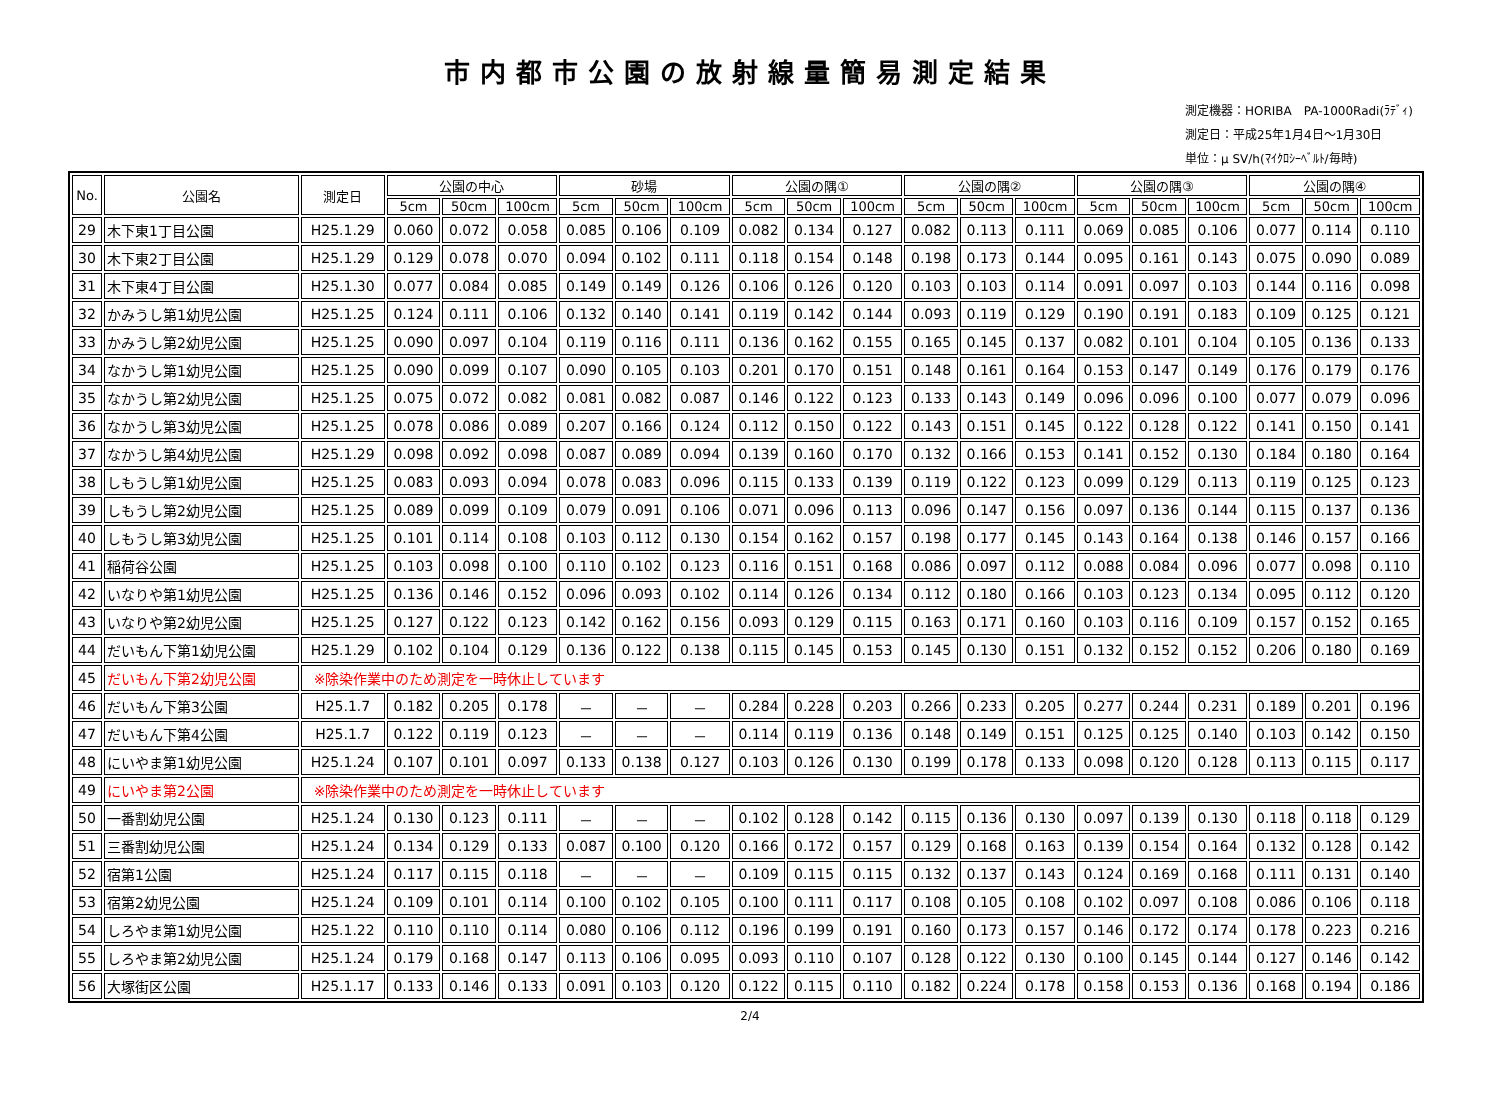市内都市公園の放射線量簡易測定結果
測定機器：HORIBA　PA-1000Radi(ﾗﾃﾞｨ)
測定日：平成25年1月4日～1月30日
単位：μ SV/h(ﾏｲｸﾛｼｰﾍﾞﾙﾄ/毎時)
| No. | 公園名 | 測定日 | 公園の中心 | | | 砂場 | | | 公園の隅① | | | 公園の隅② | | | 公園の隅③ | | | 公園の隅④ | | |
| --- | --- | --- | --- | --- | --- | --- | --- | --- | --- | --- | --- | --- | --- | --- | --- | --- | --- | --- | --- | --- |
| | | | 5cm | 50cm | 100cm | 5cm | 50cm | 100cm | 5cm | 50cm | 100cm | 5cm | 50cm | 100cm | 5cm | 50cm | 100cm | 5cm | 50cm | 100cm |
| 29 | 木下東1丁目公園 | H25.1.29 | 0.060 | 0.072 | 0.058 | 0.085 | 0.106 | 0.109 | 0.082 | 0.134 | 0.127 | 0.082 | 0.113 | 0.111 | 0.069 | 0.085 | 0.106 | 0.077 | 0.114 | 0.110 |
| 30 | 木下東2丁目公園 | H25.1.29 | 0.129 | 0.078 | 0.070 | 0.094 | 0.102 | 0.111 | 0.118 | 0.154 | 0.148 | 0.198 | 0.173 | 0.144 | 0.095 | 0.161 | 0.143 | 0.075 | 0.090 | 0.089 |
| 31 | 木下東4丁目公園 | H25.1.30 | 0.077 | 0.084 | 0.085 | 0.149 | 0.149 | 0.126 | 0.106 | 0.126 | 0.120 | 0.103 | 0.103 | 0.114 | 0.091 | 0.097 | 0.103 | 0.144 | 0.116 | 0.098 |
| 32 | かみうし第1幼児公園 | H25.1.25 | 0.124 | 0.111 | 0.106 | 0.132 | 0.140 | 0.141 | 0.119 | 0.142 | 0.144 | 0.093 | 0.119 | 0.129 | 0.190 | 0.191 | 0.183 | 0.109 | 0.125 | 0.121 |
| 33 | かみうし第2幼児公園 | H25.1.25 | 0.090 | 0.097 | 0.104 | 0.119 | 0.116 | 0.111 | 0.136 | 0.162 | 0.155 | 0.165 | 0.145 | 0.137 | 0.082 | 0.101 | 0.104 | 0.105 | 0.136 | 0.133 |
| 34 | なかうし第1幼児公園 | H25.1.25 | 0.090 | 0.099 | 0.107 | 0.090 | 0.105 | 0.103 | 0.201 | 0.170 | 0.151 | 0.148 | 0.161 | 0.164 | 0.153 | 0.147 | 0.149 | 0.176 | 0.179 | 0.176 |
| 35 | なかうし第2幼児公園 | H25.1.25 | 0.075 | 0.072 | 0.082 | 0.081 | 0.082 | 0.087 | 0.146 | 0.122 | 0.123 | 0.133 | 0.143 | 0.149 | 0.096 | 0.096 | 0.100 | 0.077 | 0.079 | 0.096 |
| 36 | なかうし第3幼児公園 | H25.1.25 | 0.078 | 0.086 | 0.089 | 0.207 | 0.166 | 0.124 | 0.112 | 0.150 | 0.122 | 0.143 | 0.151 | 0.145 | 0.122 | 0.128 | 0.122 | 0.141 | 0.150 | 0.141 |
| 37 | なかうし第4幼児公園 | H25.1.29 | 0.098 | 0.092 | 0.098 | 0.087 | 0.089 | 0.094 | 0.139 | 0.160 | 0.170 | 0.132 | 0.166 | 0.153 | 0.141 | 0.152 | 0.130 | 0.184 | 0.180 | 0.164 |
| 38 | しもうし第1幼児公園 | H25.1.25 | 0.083 | 0.093 | 0.094 | 0.078 | 0.083 | 0.096 | 0.115 | 0.133 | 0.139 | 0.119 | 0.122 | 0.123 | 0.099 | 0.129 | 0.113 | 0.119 | 0.125 | 0.123 |
| 39 | しもうし第2幼児公園 | H25.1.25 | 0.089 | 0.099 | 0.109 | 0.079 | 0.091 | 0.106 | 0.071 | 0.096 | 0.113 | 0.096 | 0.147 | 0.156 | 0.097 | 0.136 | 0.144 | 0.115 | 0.137 | 0.136 |
| 40 | しもうし第3幼児公園 | H25.1.25 | 0.101 | 0.114 | 0.108 | 0.103 | 0.112 | 0.130 | 0.154 | 0.162 | 0.157 | 0.198 | 0.177 | 0.145 | 0.143 | 0.164 | 0.138 | 0.146 | 0.157 | 0.166 |
| 41 | 稲荷谷公園 | H25.1.25 | 0.103 | 0.098 | 0.100 | 0.110 | 0.102 | 0.123 | 0.116 | 0.151 | 0.168 | 0.086 | 0.097 | 0.112 | 0.088 | 0.084 | 0.096 | 0.077 | 0.098 | 0.110 |
| 42 | いなりや第1幼児公園 | H25.1.25 | 0.136 | 0.146 | 0.152 | 0.096 | 0.093 | 0.102 | 0.114 | 0.126 | 0.134 | 0.112 | 0.180 | 0.166 | 0.103 | 0.123 | 0.134 | 0.095 | 0.112 | 0.120 |
| 43 | いなりや第2幼児公園 | H25.1.25 | 0.127 | 0.122 | 0.123 | 0.142 | 0.162 | 0.156 | 0.093 | 0.129 | 0.115 | 0.163 | 0.171 | 0.160 | 0.103 | 0.116 | 0.109 | 0.157 | 0.152 | 0.165 |
| 44 | だいもん下第1幼児公園 | H25.1.29 | 0.102 | 0.104 | 0.129 | 0.136 | 0.122 | 0.138 | 0.115 | 0.145 | 0.153 | 0.145 | 0.130 | 0.151 | 0.132 | 0.152 | 0.152 | 0.206 | 0.180 | 0.169 |
| 45 | だいもん下第2幼児公園 | ※除染作業中のため測定を一時休止しています | | | | | | | | | | | | | | | | | | |
| 46 | だいもん下第3公園 | H25.1.7 | 0.182 | 0.205 | 0.178 | － | － | － | 0.284 | 0.228 | 0.203 | 0.266 | 0.233 | 0.205 | 0.277 | 0.244 | 0.231 | 0.189 | 0.201 | 0.196 |
| 47 | だいもん下第4公園 | H25.1.7 | 0.122 | 0.119 | 0.123 | － | － | － | 0.114 | 0.119 | 0.136 | 0.148 | 0.149 | 0.151 | 0.125 | 0.125 | 0.140 | 0.103 | 0.142 | 0.150 |
| 48 | にいやま第1幼児公園 | H25.1.24 | 0.107 | 0.101 | 0.097 | 0.133 | 0.138 | 0.127 | 0.103 | 0.126 | 0.130 | 0.199 | 0.178 | 0.133 | 0.098 | 0.120 | 0.128 | 0.113 | 0.115 | 0.117 |
| 49 | にいやま第2公園 | ※除染作業中のため測定を一時休止しています | | | | | | | | | | | | | | | | | | |
| 50 | 一番割幼児公園 | H25.1.24 | 0.130 | 0.123 | 0.111 | － | － | － | 0.102 | 0.128 | 0.142 | 0.115 | 0.136 | 0.130 | 0.097 | 0.139 | 0.130 | 0.118 | 0.118 | 0.129 |
| 51 | 三番割幼児公園 | H25.1.24 | 0.134 | 0.129 | 0.133 | 0.087 | 0.100 | 0.120 | 0.166 | 0.172 | 0.157 | 0.129 | 0.168 | 0.163 | 0.139 | 0.154 | 0.164 | 0.132 | 0.128 | 0.142 |
| 52 | 宿第1公園 | H25.1.24 | 0.117 | 0.115 | 0.118 | － | － | － | 0.109 | 0.115 | 0.115 | 0.132 | 0.137 | 0.143 | 0.124 | 0.169 | 0.168 | 0.111 | 0.131 | 0.140 |
| 53 | 宿第2幼児公園 | H25.1.24 | 0.109 | 0.101 | 0.114 | 0.100 | 0.102 | 0.105 | 0.100 | 0.111 | 0.117 | 0.108 | 0.105 | 0.108 | 0.102 | 0.097 | 0.108 | 0.086 | 0.106 | 0.118 |
| 54 | しろやま第1幼児公園 | H25.1.22 | 0.110 | 0.110 | 0.114 | 0.080 | 0.106 | 0.112 | 0.196 | 0.199 | 0.191 | 0.160 | 0.173 | 0.157 | 0.146 | 0.172 | 0.174 | 0.178 | 0.223 | 0.216 |
| 55 | しろやま第2幼児公園 | H25.1.24 | 0.179 | 0.168 | 0.147 | 0.113 | 0.106 | 0.095 | 0.093 | 0.110 | 0.107 | 0.128 | 0.122 | 0.130 | 0.100 | 0.145 | 0.144 | 0.127 | 0.146 | 0.142 |
| 56 | 大塚街区公園 | H25.1.17 | 0.133 | 0.146 | 0.133 | 0.091 | 0.103 | 0.120 | 0.122 | 0.115 | 0.110 | 0.182 | 0.224 | 0.178 | 0.158 | 0.153 | 0.136 | 0.168 | 0.194 | 0.186 |
2/4